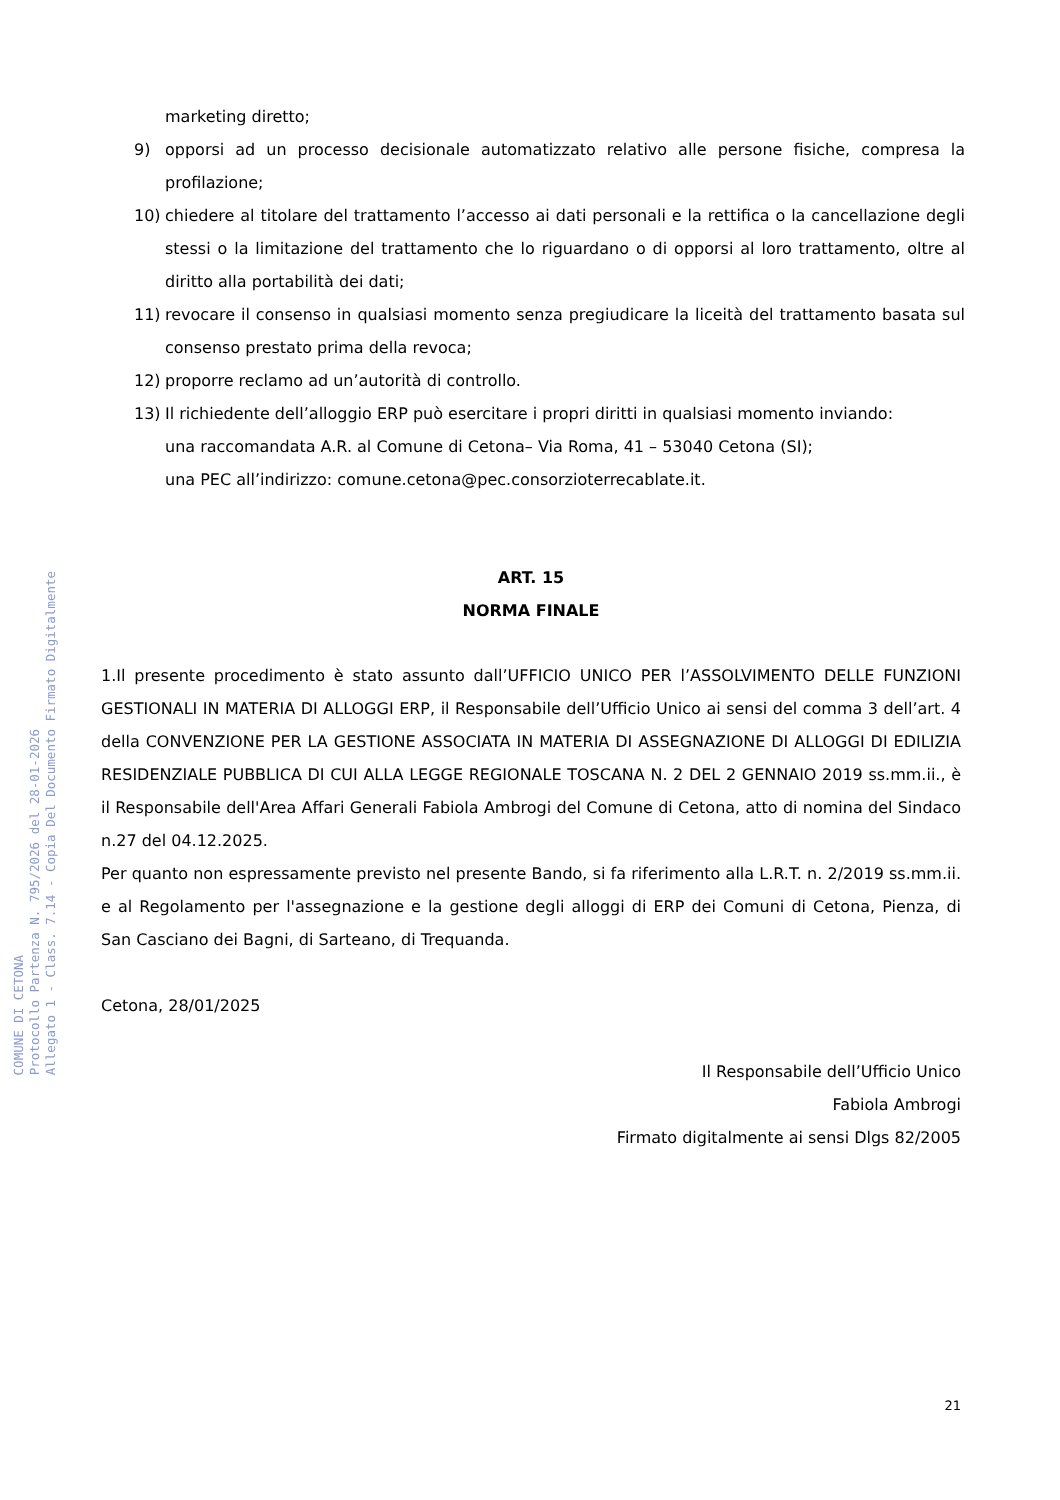COMUNE DI CETONA
Protocollo Partenza N. 795/2026 del 28-01-2026
Allegato 1 - Class. 7.14 - Copia Del Documento Firmato Digitalmente
marketing diretto;
9) opporsi ad un processo decisionale automatizzato relativo alle persone fisiche, compresa la profilazione;
10) chiedere al titolare del trattamento l’accesso ai dati personali e la rettifica o la cancellazione degli stessi o la limitazione del trattamento che lo riguardano o di opporsi al loro trattamento, oltre al diritto alla portabilità dei dati;
11) revocare il consenso in qualsiasi momento senza pregiudicare la liceità del trattamento basata sul consenso prestato prima della revoca;
12) proporre reclamo ad un’autorità di controllo.
13) Il richiedente dell’alloggio ERP può esercitare i propri diritti in qualsiasi momento inviando:
una raccomandata A.R. al Comune di Cetona– Via Roma, 41 – 53040 Cetona (SI);
una PEC all’indirizzo: comune.cetona@pec.consorzioterrecablate.it.
ART. 15
NORMA FINALE
1.Il presente procedimento è stato assunto dall’UFFICIO UNICO PER l’ASSOLVIMENTO DELLE FUNZIONI GESTIONALI IN MATERIA DI ALLOGGI ERP, il Responsabile dell’Ufficio Unico ai sensi del comma 3 dell’art. 4 della CONVENZIONE PER LA GESTIONE ASSOCIATA IN MATERIA DI ASSEGNAZIONE DI ALLOGGI DI EDILIZIA RESIDENZIALE PUBBLICA DI CUI ALLA LEGGE REGIONALE TOSCANA N. 2 DEL 2 GENNAIO 2019 ss.mm.ii., è il Responsabile dell'Area Affari Generali Fabiola Ambrogi del Comune di Cetona, atto di nomina del Sindaco n.27 del 04.12.2025.
Per quanto non espressamente previsto nel presente Bando, si fa riferimento alla L.R.T. n. 2/2019 ss.mm.ii. e al Regolamento per l'assegnazione e la gestione degli alloggi di ERP dei Comuni di Cetona, Pienza, di San Casciano dei Bagni, di Sarteano, di Trequanda.
Cetona, 28/01/2025
Il Responsabile dell’Ufficio Unico
Fabiola Ambrogi
Firmato digitalmente ai sensi Dlgs 82/2005
21